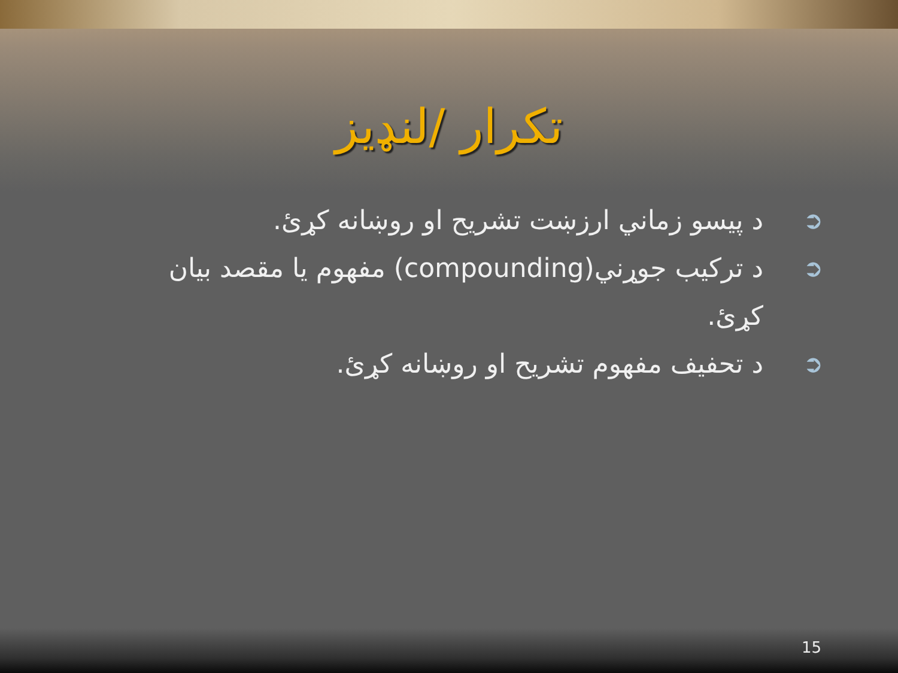تکرار /لنډيز
➲ د پیسو زماني ارزښت تشريح او روښانه کړئ.
➲ د ترکیب جوړني(compounding) مفهوم يا مقصد بيان کړئ.
➲ د تحفيف مفهوم تشريح او روښانه کړئ.
15